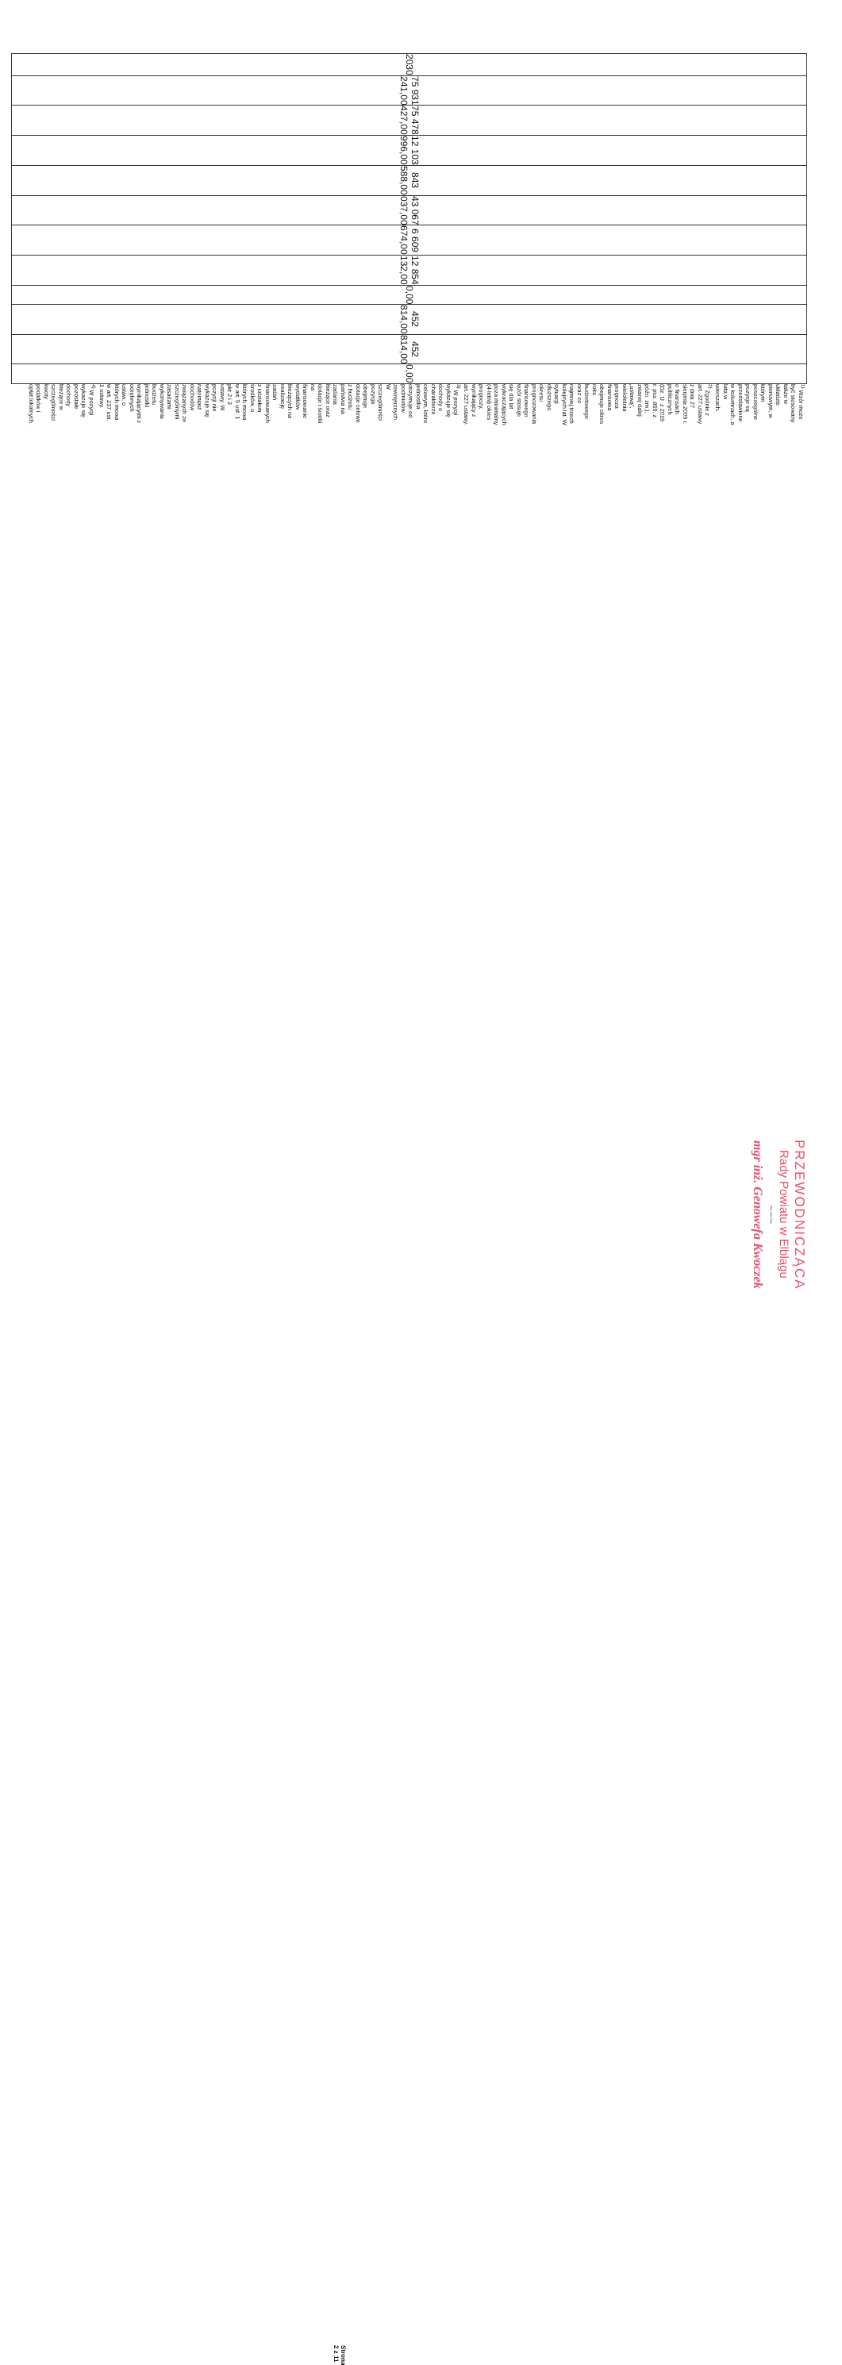| 2030 | 75 931 241,00 | 75 478 427,00 | 12 103 996,00 | 843 588,00 | 43 067 037,00 | 6 609 674,00 | 12 854 132,00 | 0,00 | 452 814,00 | 452 814,00 | 0,00 |
<sup>1)</sup> Wzór może być stosowany także w układzie pionowym, w którym poszczególne pozycje są przedstawione w kolumnach, a lata w wierszach.
<sup>2)</sup> Zgodnie z art. 227 ustawy z dnia 27 sierpnia 2009 r. o finansach publicznych (Dz. U. z 2019 r. poz. 869, z późn. zm.), zwanej dalej „ustawą", wieloletnia prognoza finansowa obejmuje okres roku budżetowego oraz co najmniej trzech kolejnych lat. W sytuacji dłuższego okresu prognozowania finansowego wzór stosuje się dla lat wykraczających poza minimalny (4-letni) okres prognozy, wynikający z art. 227 ustawy.
<sup>3)</sup> W pozycji wykazuje się dochody o charakterze celowym, które jednostka otrzymuje od podmiotów zewnętrznych. W szczególności pozycja obejmuje dotacje celowe z budżetu państwa na zadania bieżące oraz dotacje i środki na finansowanie wydatków bieżących na realizację zadań finansowanych z udziałem środków, o których mowa w art. 5 ust. 1 pkt 2 i 3 ustawy. W pozycji nie wykazuje się natomiast dochodów związanych ze szczególnymi zasadami wykonywania budżetu jednostki wynikającymi z odrębnych ustaw, o których mowa w art. 237 ust. 1 ustawy.
<sup>4)</sup> W pozycji wykazuje się pozostałe dochody bieżące w szczególności kwoty podatków i opłat lokalnych.
PRZEWODNICZĄCA
Rady Powiatu w Elblągu
~~~
mgr inż. Genowefa Kwoczek
Strona 2 z 11